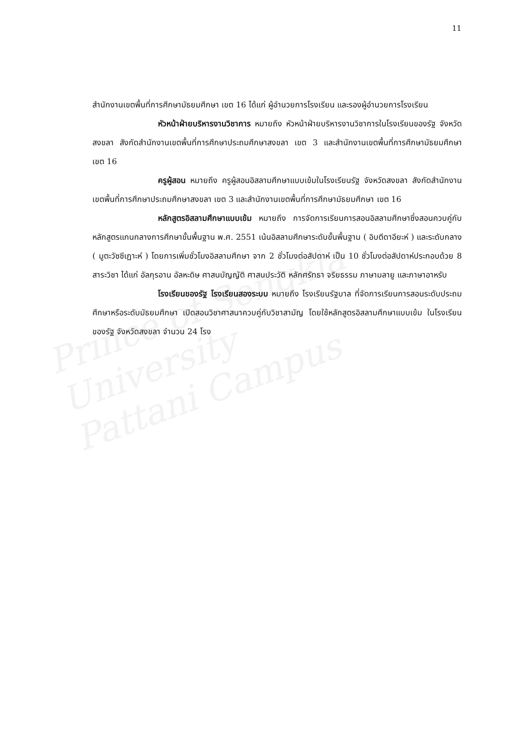Prince of Songkla University
Pattani Campus
11
สำนักงานเขตพื้นที่การศึกษามัธยมศึกษา เขต 16 ได้แก่ ผู้อำนวยการโรงเรียน และรองผู้อำนวยการโรงเรียน
หัวหน้าฝ่ายบริหารงานวิชาการ หมายถึง หัวหน้าฝ่ายบริหารงานวิชาการในโรงเรียนของรัฐ จังหวัดสงขลา สังกัดสำนักงานเขตพื้นที่การศึกษาประถมศึกษาสงขลา เขต 3 และสำนักงานเขตพื้นที่การศึกษามัธยมศึกษา เขต 16
ครูผู้สอน หมายถึง ครูผู้สอนอิสลามศึกษาแบบเข้มในโรงเรียนรัฐ จังหวัดสงขลา สังกัดสำนักงานเขตพื้นที่การศึกษาประถมศึกษาสงขลา เขต 3 และสำนักงานเขตพื้นที่การศึกษามัธยมศึกษา เขต 16
หลักสูตรอิสลามศึกษาแบบเข้ม หมายถึง การจัดการเรียนการสอนอิสลามศึกษาซึ่งสอนควบคู่กับหลักสูตรแกนกลางการศึกษาขั้นพื้นฐาน พ.ศ. 2551 เน้นอิสลามศึกษาระดับขั้นพื้นฐาน ( อิบตีดาอียะห์ ) และระดับกลาง ( มูตะวัซซีเฏาะห์ ) โดยการเพิ่มชั่วโมงอิสลามศึกษา จาก 2 ชั่วโมงต่อสัปดาห์ เป็น 10 ชั่วโมงต่อสัปดาห์ประกอบด้วย 8 สาระวิชา ได้แก่ อัลกุรอาน อัลหะดิษ ศาสนบัญญัติ ศาสนประวัติ หลักศรัทธา จริยธรรม ภาษามลายู และภาษาอาหรับ
โรงเรียนของรัฐ โรงเรียนสองระบบ หมายถึง โรงเรียนรัฐบาล ที่จัดการเรียนการสอนระดับประถมศึกษาหรือระดับมัธยมศึกษา เปิดสอนวิชาศาสนาควบคู่กับวิชาสามัญ โดยใช้หลักสูตรอิสลามศึกษาแบบเข้ม ในโรงเรียนของรัฐ จังหวัดสงขลา จำนวน 24 โรง